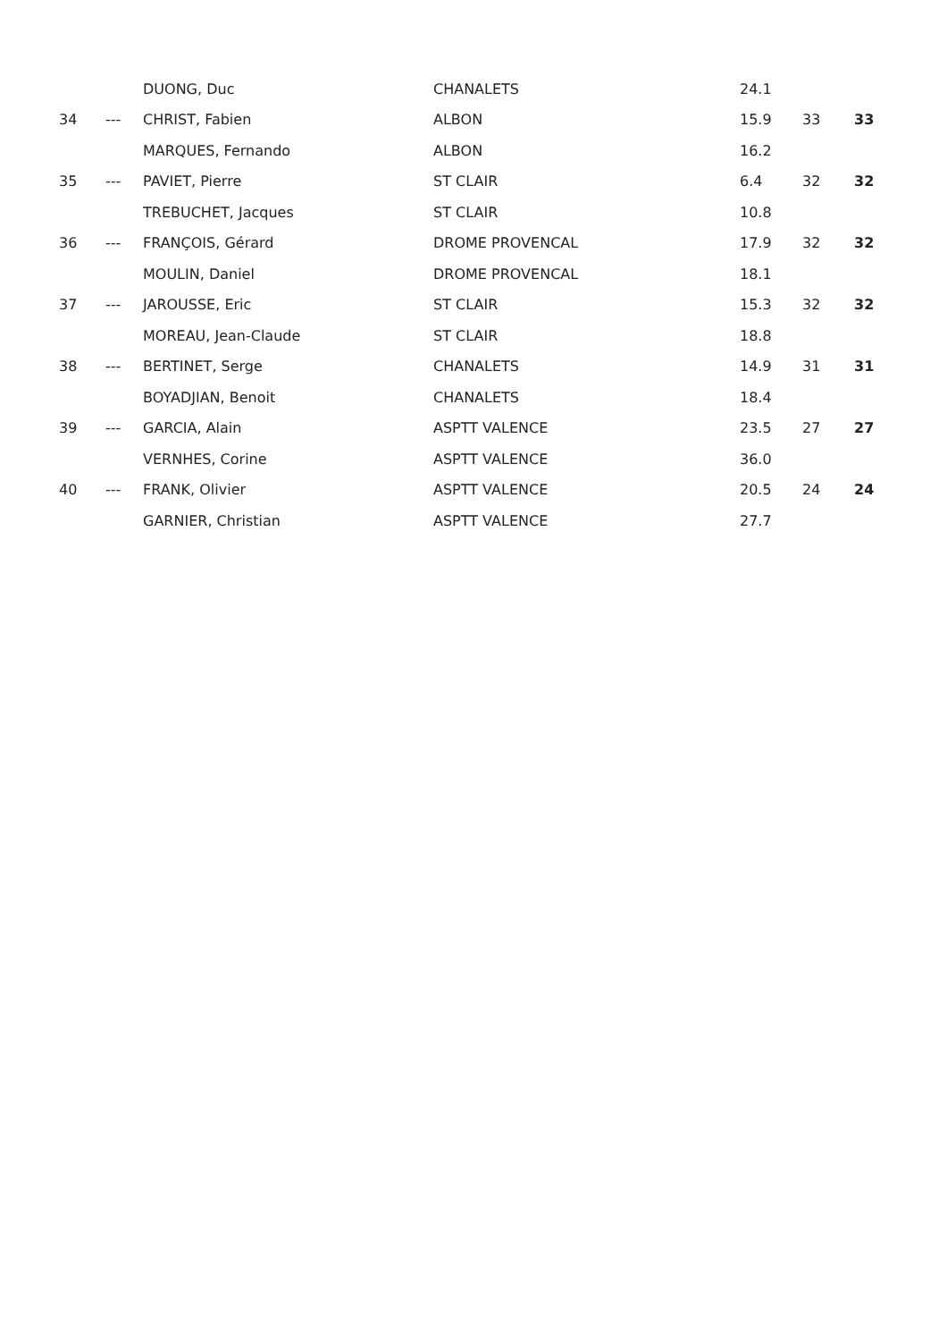| | | DUONG, Duc | CHANALETS | 24.1 | | |
| 34 | --- | CHRIST, Fabien | ALBON | 15.9 | 33 | 33 |
| | | MARQUES, Fernando | ALBON | 16.2 | | |
| 35 | --- | PAVIET, Pierre | ST CLAIR | 6.4 | 32 | 32 |
| | | TREBUCHET, Jacques | ST CLAIR | 10.8 | | |
| 36 | --- | FRANÇOIS, Gérard | DROME PROVENCAL | 17.9 | 32 | 32 |
| | | MOULIN, Daniel | DROME PROVENCAL | 18.1 | | |
| 37 | --- | JAROUSSE, Eric | ST CLAIR | 15.3 | 32 | 32 |
| | | MOREAU, Jean-Claude | ST CLAIR | 18.8 | | |
| 38 | --- | BERTINET, Serge | CHANALETS | 14.9 | 31 | 31 |
| | | BOYADJIAN, Benoit | CHANALETS | 18.4 | | |
| 39 | --- | GARCIA, Alain | ASPTT VALENCE | 23.5 | 27 | 27 |
| | | VERNHES, Corine | ASPTT VALENCE | 36.0 | | |
| 40 | --- | FRANK, Olivier | ASPTT VALENCE | 20.5 | 24 | 24 |
| | | GARNIER, Christian | ASPTT VALENCE | 27.7 | | |